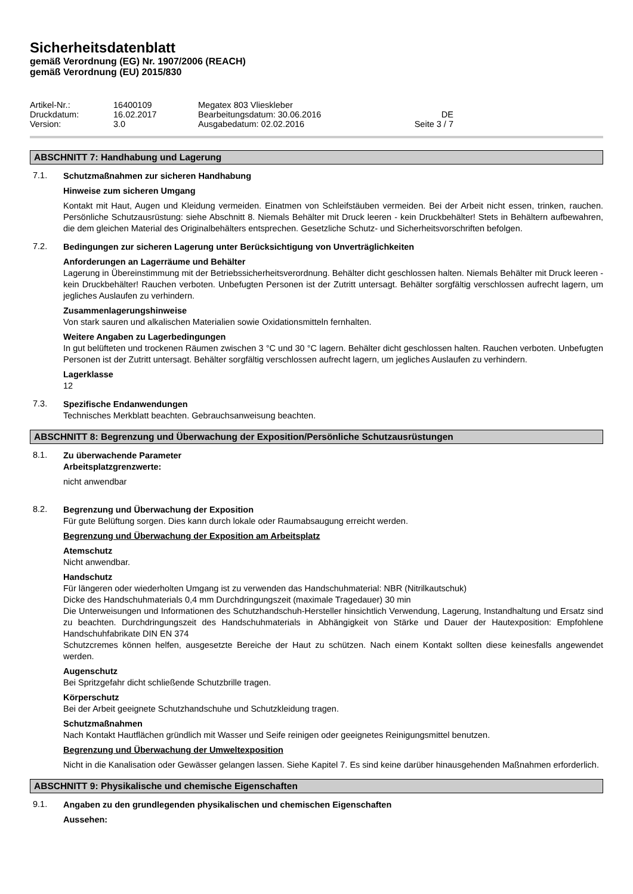Sicherheitsdatenblatt
gemäß Verordnung (EG) Nr. 1907/2006 (REACH)
gemäß Verordnung (EU) 2015/830
| Artikel-Nr.: | 16400109 | Megatex 803 Vlieskleber | |
| Druckdatum: | 16.02.2017 | Bearbeitungsdatum: 30.06.2016 | DE |
| Version: | 3.0 | Ausgabedatum: 02.02.2016 | Seite 3 / 7 |
ABSCHNITT 7: Handhabung und Lagerung
7.1.
Schutzmaßnahmen zur sicheren Handhabung
Hinweise zum sicheren Umgang
Kontakt mit Haut, Augen und Kleidung vermeiden. Einatmen von Schleifstäuben vermeiden. Bei der Arbeit nicht essen, trinken, rauchen. Persönliche Schutzausrüstung: siehe Abschnitt 8. Niemals Behälter mit Druck leeren - kein Druckbehälter! Stets in Behältern aufbewahren, die dem gleichen Material des Originalbehälters entsprechen. Gesetzliche Schutz- und Sicherheitsvorschriften befolgen.
7.2.
Bedingungen zur sicheren Lagerung unter Berücksichtigung von Unverträglichkeiten
Anforderungen an Lagerräume und Behälter
Lagerung in Übereinstimmung mit der Betriebssicherheitsverordnung. Behälter dicht geschlossen halten. Niemals Behälter mit Druck leeren - kein Druckbehälter! Rauchen verboten. Unbefugten Personen ist der Zutritt untersagt. Behälter sorgfältig verschlossen aufrecht lagern, um jegliches Auslaufen zu verhindern.
Zusammenlagerungshinweise
Von stark sauren und alkalischen Materialien sowie Oxidationsmitteln fernhalten.
Weitere Angaben zu Lagerbedingungen
In gut belüfteten und trockenen Räumen zwischen 3 °C und 30 °C lagern. Behälter dicht geschlossen halten. Rauchen verboten. Unbefugten Personen ist der Zutritt untersagt. Behälter sorgfältig verschlossen aufrecht lagern, um jegliches Auslaufen zu verhindern.
Lagerklasse
12
7.3.
Spezifische Endanwendungen
Technisches Merkblatt beachten. Gebrauchsanweisung beachten.
ABSCHNITT 8: Begrenzung und Überwachung der Exposition/Persönliche Schutzausrüstungen
8.1.
Zu überwachende Parameter
Arbeitsplatzgrenzwerte:
nicht anwendbar
8.2.
Begrenzung und Überwachung der Exposition
Für gute Belüftung sorgen. Dies kann durch lokale oder Raumabsaugung erreicht werden.
Begrenzung und Überwachung der Exposition am Arbeitsplatz
Atemschutz
Nicht anwendbar.
Handschutz
Für längeren oder wiederholten Umgang ist zu verwenden das Handschuhmaterial: NBR (Nitrilkautschuk)
Dicke des Handschuhmaterials 0,4 mm Durchdringungszeit (maximale Tragedauer) 30 min
Die Unterweisungen und Informationen des Schutzhandschuh-Hersteller hinsichtlich Verwendung, Lagerung, Instandhaltung und Ersatz sind zu beachten. Durchdringungszeit des Handschuhmaterials in Abhängigkeit von Stärke und Dauer der Hautexposition: Empfohlene Handschuhfabrikate DIN EN 374
Schutzcremes können helfen, ausgesetzte Bereiche der Haut zu schützen. Nach einem Kontakt sollten diese keinesfalls angewendet werden.
Augenschutz
Bei Spritzgefahr dicht schließende Schutzbrille tragen.
Körperschutz
Bei der Arbeit geeignete Schutzhandschuhe und Schutzkleidung tragen.
Schutzmaßnahmen
Nach Kontakt Hautflächen gründlich mit Wasser und Seife reinigen oder geeignetes Reinigungsmittel benutzen.
Begrenzung und Überwachung der Umweltexposition
Nicht in die Kanalisation oder Gewässer gelangen lassen. Siehe Kapitel 7. Es sind keine darüber hinausgehenden Maßnahmen erforderlich.
ABSCHNITT 9: Physikalische und chemische Eigenschaften
9.1.
Angaben zu den grundlegenden physikalischen und chemischen Eigenschaften
Aussehen: